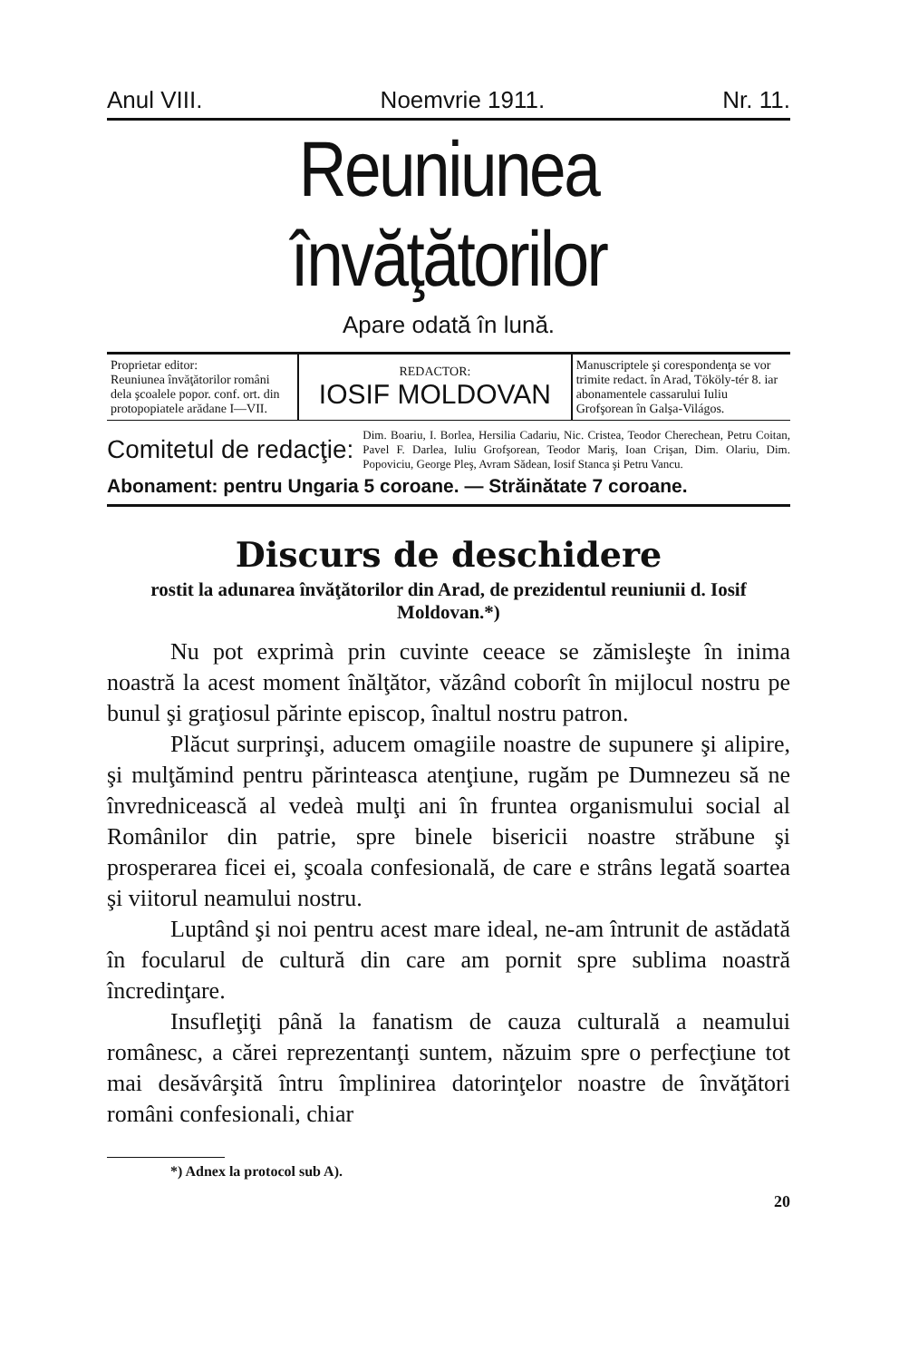Anul VIII. Noemvrie 1911. Nr. 11.
Reuniunea învăţătorilor
Apare odată în lună.
| Proprietar editor: Reuniunea învăţătorilor români dela şcoalele popor. conf. ort. din protopopiatele arădane I—VII. | REDACTOR: IOSIF MOLDOVAN | Manuscriptele şi corespondenţa se vor trimite redact. în Arad, Tököly-tér 8. iar abonamentele cassarului Iuliu Grofşorean în Galşa-Világos. |
Comitetul de redacţie: Dim. Boariu, I. Borlea, Hersilia Cadariu, Nic. Cristea, Teodor Cherechean, Petru Coitan, Pavel F. Darlea, Iuliu Grofşorean, Teodor Mariş, Ioan Crişan, Dim. Olariu, Dim. Popoviciu, George Pleş, Avram Sădean, Iosif Stanca şi Petru Vancu.
Abonament: pentru Ungaria 5 coroane. — Străinătate 7 coroane.
Discurs de deschidere
rostit la adunarea învăţătorilor din Arad, de prezidentul reuniunii d. Iosif Moldovan.*)
Nu pot exprimà prin cuvinte ceeace se zămisleşte în inima noastră la acest moment înălţător, văzând coborît în mijlocul nostru pe bunul şi graţiosul părinte episcop, înaltul nostru patron.
Plăcut surprinşi, aducem omagiile noastre de supunere şi alipire, şi mulţămind pentru părinteasca atenţiune, rugăm pe Dumnezeu să ne învrednicească al vedeà mulţi ani în fruntea organismului social al Românilor din patrie, spre binele bisericii noastre străbune şi prosperarea ficei ei, şcoala confesională, de care e strâns legată soartea şi viitorul neamului nostru.
Luptând şi noi pentru acest mare ideal, ne-am întrunit de astădată în focularul de cultură din care am pornit spre sublima noastră încredinţare.
Insufleţiţi până la fanatism de cauza culturală a neamului românesc, a cărei reprezentanţi suntem, năzuim spre o perfecţiune tot mai desăvârşită întru împlinirea datorinţelor noastre de învăţători români confesionali, chiar
*) Adnex la protocol sub A).
20